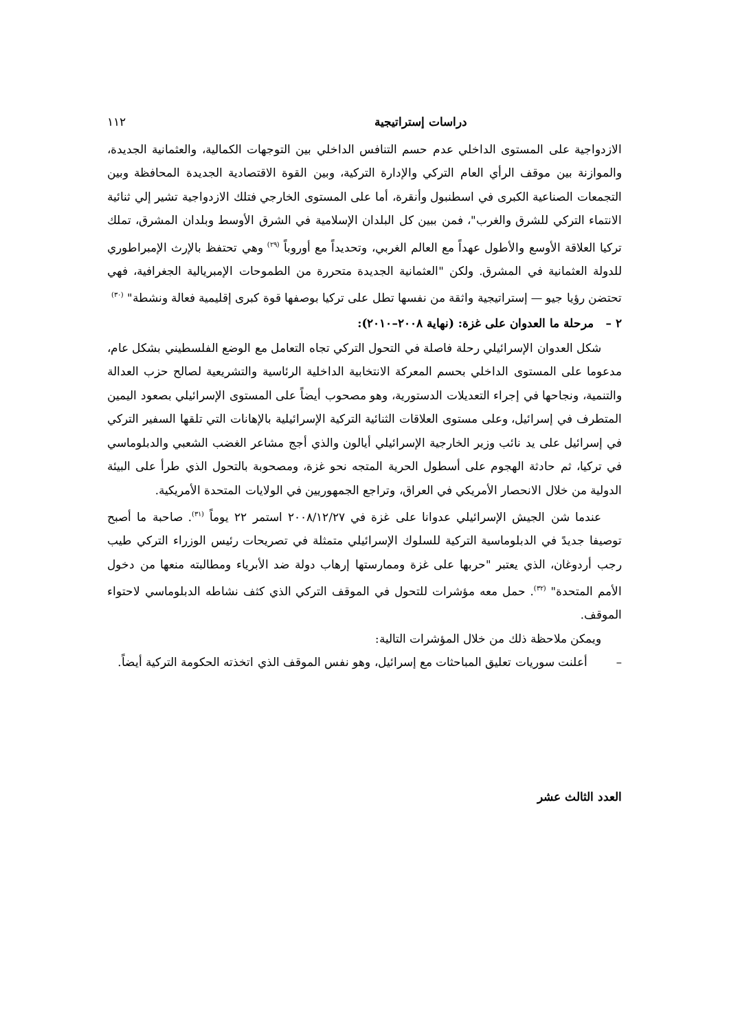دراسات إستراتيجية ١١٢
الازدواجية على المستوى الداخلي عدم حسم التنافس الداخلي بين التوجهات الكمالية، والعثمانية الجديدة، والموازنة بين موقف الرأي العام التركي والإدارة التركية، وبين القوة الاقتصادية الجديدة المحافظة وبين التجمعات الصناعية الكبرى في اسطنبول وأنقرة، أما على المستوى الخارجي فتلك الازدواجية تشير إلي ثنائية الانتماء التركي للشرق والغرب"، فمن ببين كل البلدان الإسلامية في الشرق الأوسط وبلدان المشرق، تملك تركيا العلاقة الأوسع والأطول عهداً مع العالم الغربي، وتحديداً مع أوروباً <sup>(٢٩)</sup> وهي تحتفظ بالإرث الإمبراطوري للدولة العثمانية في المشرق. ولكن "العثمانية الجديدة متحررة من الطموحات الإمبريالية الجغرافية، فهي تحتضن رؤيا جيو — إستراتيجية واثقة من نفسها تطل على تركيا بوصفها قوة كبرى إقليمية فعالة ونشطة" <sup>(٣٠)</sup>
٢ – مرحلة ما العدوان على غزة: (نهاية ٢٠٠٨–٢٠١٠):
شكل العدوان الإسرائيلي رحلة فاصلة في التحول التركي تجاه التعامل مع الوضع الفلسطيني بشكل عام، مدعوما على المستوى الداخلي بحسم المعركة الانتخابية الداخلية الرئاسية والتشريعية لصالح حزب العدالة والتنمية، ونجاحها في إجراء التعديلات الدستورية، وهو مصحوب أيضاً على المستوى الإسرائيلي بصعود اليمين المتطرف في إسرائيل، وعلى مستوى العلاقات الثنائية التركية الإسرائيلية بالإهانات التي تلقها السفير التركي في إسرائيل على يد نائب وزير الخارجية الإسرائيلي أيالون والذي أجج مشاعر الغضب الشعبي والدبلوماسي في تركيا، ثم حادثة الهجوم على أسطول الحرية المتجه نحو غزة، ومصحوبة بالتحول الذي طرأ على البيئة الدولية من خلال الانحصار الأمريكي في العراق، وتراجع الجمهوريين في الولايات المتحدة الأمريكية.
عندما شن الجيش الإسرائيلي عدوانا على غزة في ٢٠٠٨/١٢/٢٧ استمر ٢٢ يوماً <sup>(٣١)</sup>. صاحبة ما أصبح توصيفا جديدً في الدبلوماسية التركية للسلوك الإسرائيلي متمثلة في تصريحات رئيس الوزراء التركي طيب رجب أردوغان، الذي يعتبر "حربها على غزة وممارستها إرهاب دولة ضد الأبرياء ومطالبته منعها من دخول الأمم المتحدة" <sup>(٣٢)</sup>. حمل معه مؤشرات للتحول في الموقف التركي الذي كثف نشاطه الدبلوماسي لاحتواء الموقف.
ويمكن ملاحظة ذلك من خلال المؤشرات التالية:
– أعلنت سوريات تعليق المباحثات مع إسرائيل، وهو نفس الموقف الذي اتخذته الحكومة التركية أيضاً.
العدد الثالث عشر